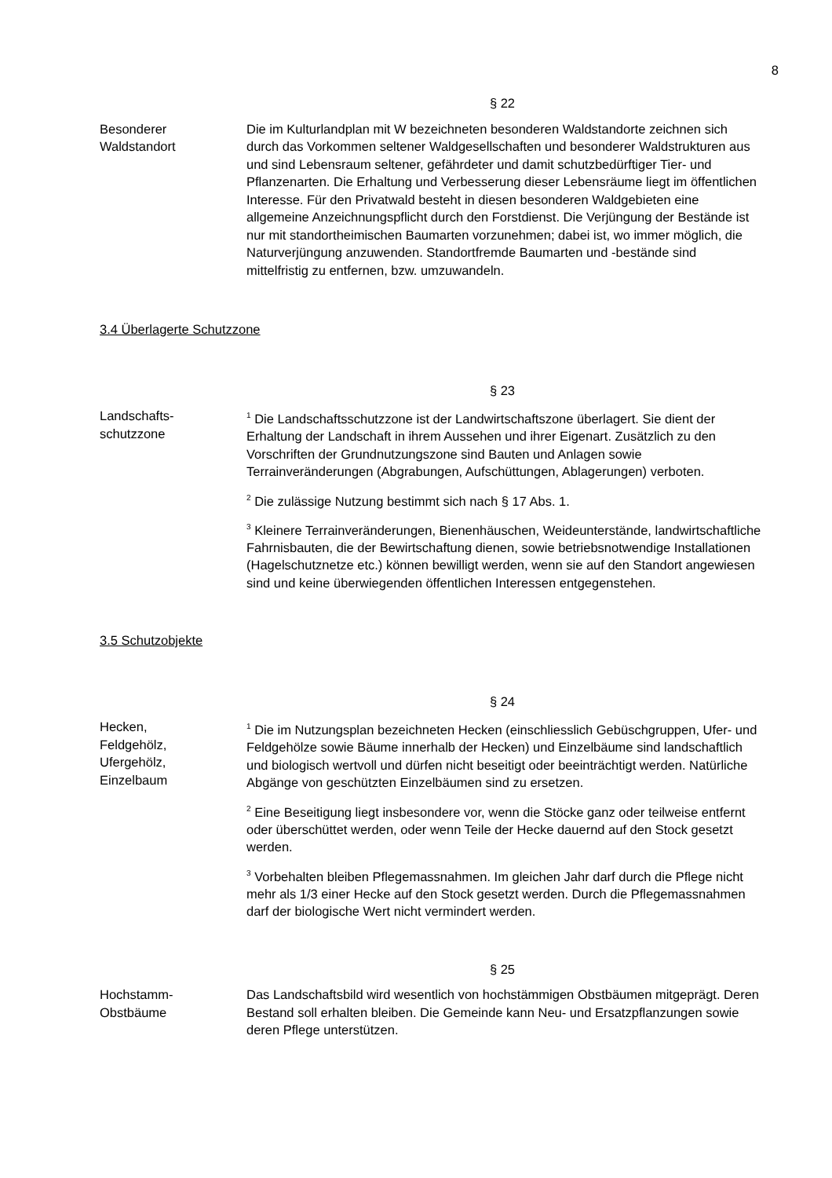8
§ 22
Besonderer
Waldstandort
Die im Kulturlandplan mit W bezeichneten besonderen Waldstandorte zeichnen sich durch das Vorkommen seltener Waldgesellschaften und besonderer Waldstrukturen aus und sind Lebensraum seltener, gefährdeter und damit schutzbedürftiger Tier- und Pflanzenarten. Die Erhaltung und Verbesserung dieser Lebensräume liegt im öffentlichen Interesse. Für den Privatwald besteht in diesen besonderen Waldgebieten eine allgemeine Anzeichnungspflicht durch den Forstdienst. Die Verjüngung der Bestände ist nur mit standortheimischen Baumarten vorzunehmen; dabei ist, wo immer möglich, die Naturverjüngung anzuwenden. Standortfremde Baumarten und -bestände sind mittelfristig zu entfernen, bzw. umzuwandeln.
3.4 Überlagerte Schutzzone
§ 23
Landschafts-
schutzzone
<sup>1</sup> Die Landschaftsschutzzone ist der Landwirtschaftszone überlagert. Sie dient der Erhaltung der Landschaft in ihrem Aussehen und ihrer Eigenart. Zusätzlich zu den Vorschriften der Grundnutzungszone sind Bauten und Anlagen sowie Terrainveränderungen (Abgrabungen, Aufschüttungen, Ablagerungen) verboten.
<sup>2</sup> Die zulässige Nutzung bestimmt sich nach § 17 Abs. 1.
<sup>3</sup> Kleinere Terrainveränderungen, Bienenhäuschen, Weideunterstände, landwirtschaftliche Fahrnisbauten, die der Bewirtschaftung dienen, sowie betriebsnotwendige Installationen (Hagelschutznetze etc.) können bewilligt werden, wenn sie auf den Standort angewiesen sind und keine überwiegenden öffentlichen Interessen entgegenstehen.
3.5 Schutzobjekte
§ 24
Hecken,
Feldgehölz,
Ufergehölz,
Einzelbaum
<sup>1</sup> Die im Nutzungsplan bezeichneten Hecken (einschliesslich Gebüschgruppen, Ufer- und Feldgehölze sowie Bäume innerhalb der Hecken) und Einzelbäume sind landschaftlich und biologisch wertvoll und dürfen nicht beseitigt oder beeinträchtigt werden. Natürliche Abgänge von geschützten Einzelbäumen sind zu ersetzen.
<sup>2</sup> Eine Beseitigung liegt insbesondere vor, wenn die Stöcke ganz oder teilweise entfernt oder überschüttet werden, oder wenn Teile der Hecke dauernd auf den Stock gesetzt werden.
<sup>3</sup> Vorbehalten bleiben Pflegemassnahmen. Im gleichen Jahr darf durch die Pflege nicht mehr als 1/3 einer Hecke auf den Stock gesetzt werden. Durch die Pflegemassnahmen darf der biologische Wert nicht vermindert werden.
§ 25
Hochstamm-
Obstbäume
Das Landschaftsbild wird wesentlich von hochstämmigen Obstbäumen mitgeprägt. Deren Bestand soll erhalten bleiben. Die Gemeinde kann Neu- und Ersatzpflanzungen sowie deren Pflege unterstützen.